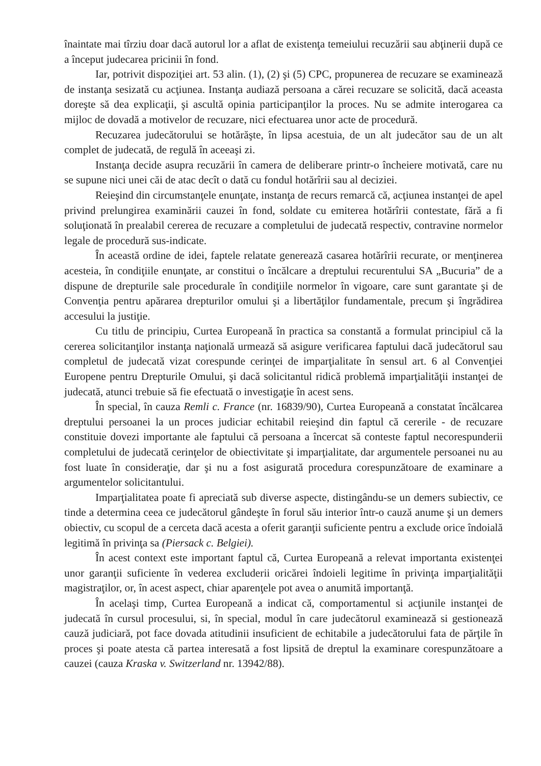înaintate mai tîrziu doar dacă autorul lor a aflat de existenţa temeiului recuzării sau abţinerii după ce a început judecarea pricinii în fond.
Iar, potrivit dispoziţiei art. 53 alin. (1), (2) şi (5) CPC, propunerea de recuzare se examinează de instanţa sesizată cu acţiunea. Instanţa audiază persoana a cărei recuzare se solicită, dacă aceasta doreşte să dea explicaţii, şi ascultă opinia participanţilor la proces. Nu se admite interogarea ca mijloc de dovadă a motivelor de recuzare, nici efectuarea unor acte de procedură.
Recuzarea judecătorului se hotărăşte, în lipsa acestuia, de un alt judecător sau de un alt complet de judecată, de regulă în aceeaşi zi.
Instanţa decide asupra recuzării în camera de deliberare printr-o încheiere motivată, care nu se supune nici unei căi de atac decît o dată cu fondul hotărîrii sau al deciziei.
Reieşind din circumstanţele enunţate, instanţa de recurs remarcă că, acţiunea instanţei de apel privind prelungirea examinării cauzei în fond, soldate cu emiterea hotărîrii contestate, fără a fi soluţionată în prealabil cererea de recuzare a completului de judecată respectiv, contravine normelor legale de procedură sus-indicate.
În această ordine de idei, faptele relatate generează casarea hotărîrii recurate, or menţinerea acesteia, în condiţiile enunţate, ar constitui o încălcare a dreptului recurentului SA „Bucuria” de a dispune de drepturile sale procedurale în condiţiile normelor în vigoare, care sunt garantate şi de Convenţia pentru apărarea drepturilor omului şi a libertăţilor fundamentale, precum şi îngrădirea accesului la justiţie.
Cu titlu de principiu, Curtea Europeană în practica sa constantă a formulat principiul că la cererea solicitanţilor instanţa naţională urmează să asigure verificarea faptului dacă judecătorul sau completul de judecată vizat corespunde cerinţei de imparţialitate în sensul art. 6 al Convenţiei Europene pentru Drepturile Omului, şi dacă solicitantul ridică problemă imparţialităţii instanţei de judecată, atunci trebuie să fie efectuată o investigaţie în acest sens.
În special, în cauza Remli c. France (nr. 16839/90), Curtea Europeană a constatat încălcarea dreptului persoanei la un proces judiciar echitabil reieşind din faptul că cererile - de recuzare constituie dovezi importante ale faptului că persoana a încercat să conteste faptul necorespunderii completului de judecată cerinţelor de obiectivitate şi imparţialitate, dar argumentele persoanei nu au fost luate în consideraţie, dar şi nu a fost asigurată procedura corespunzătoare de examinare a argumentelor solicitantului.
Imparţialitatea poate fi apreciată sub diverse aspecte, distingându-se un demers subiectiv, ce tinde a determina ceea ce judecătorul gândeşte în forul său interior într-o cauză anume şi un demers obiectiv, cu scopul de a cerceta dacă acesta a oferit garanţii suficiente pentru a exclude orice îndoială legitimă în privinţa sa (Piersack c. Belgiei).
În acest context este important faptul că, Curtea Europeană a relevat importanta existenţei unor garanţii suficiente în vederea excluderii oricărei îndoieli legitime în privinţa imparţialităţii magistraţilor, or, în acest aspect, chiar aparenţele pot avea o anumită importanţă.
În acelaşi timp, Curtea Europeană a indicat că, comportamentul si acţiunile instanţei de judecată în cursul procesului, si, în special, modul în care judecătorul examinează si gestionează cauză judiciară, pot face dovada atitudinii insuficient de echitabile a judecătorului fata de părţile în proces şi poate atesta că partea interesată a fost lipsită de dreptul la examinare corespunzătoare a cauzei (cauza Kraska v. Switzerland nr. 13942/88).